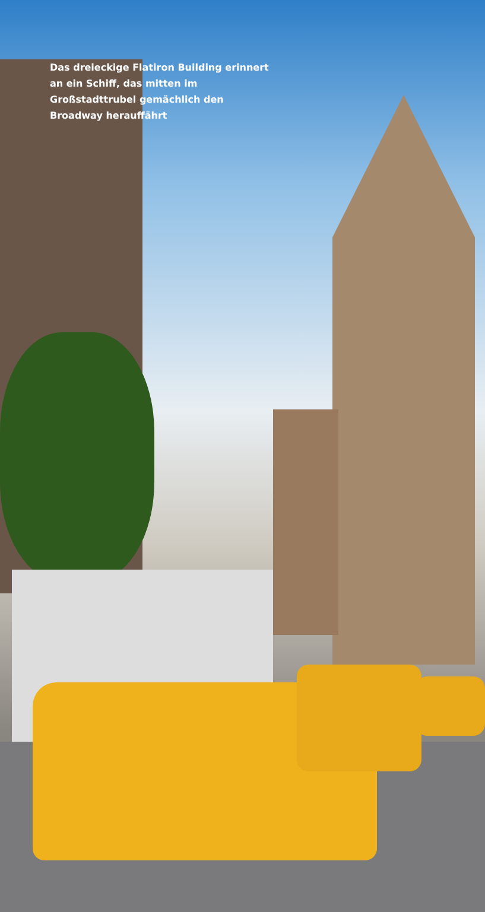Das dreieckige Flatiron Building erinnert an ein Schiff, das mitten im Großstadttrubel gemächlich den Broadway herauffährt